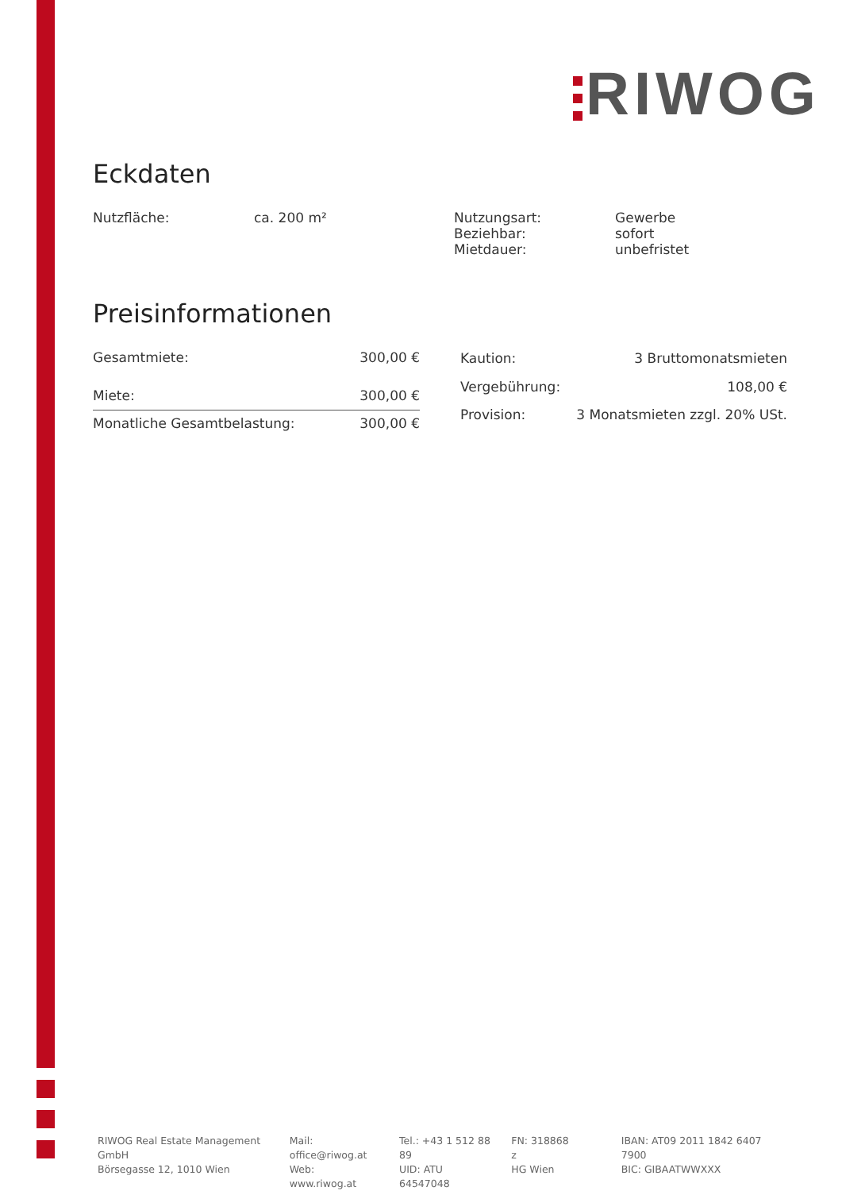RIWOG
Eckdaten
| Nutzfläche: | ca. 200 m² | Nutzungsart: Beziehbar: Mietdauer: | Gewerbe sofort unbefristet |
Preisinformationen
| Gesamtmiete: | 300,00 € |
| Miete: | 300,00 € |
| Monatliche Gesamtbelastung: | 300,00 € |
| Kaution: | 3 Bruttomonatsmieten |
| Vergebührung: | 108,00 € |
| Provision: | 3 Monatsmieten zzgl. 20% USt. |
RIWOG Real Estate Management GmbH
Börsegasse 12, 1010 Wien
Mail: office@riwog.at
Web: www.riwog.at
Tel.: +43 1 512 88 89
UID: ATU 64547048
FN: 318868 z
HG Wien
IBAN: AT09 2011 1842 6407 7900
BIC: GIBAATWWXXX